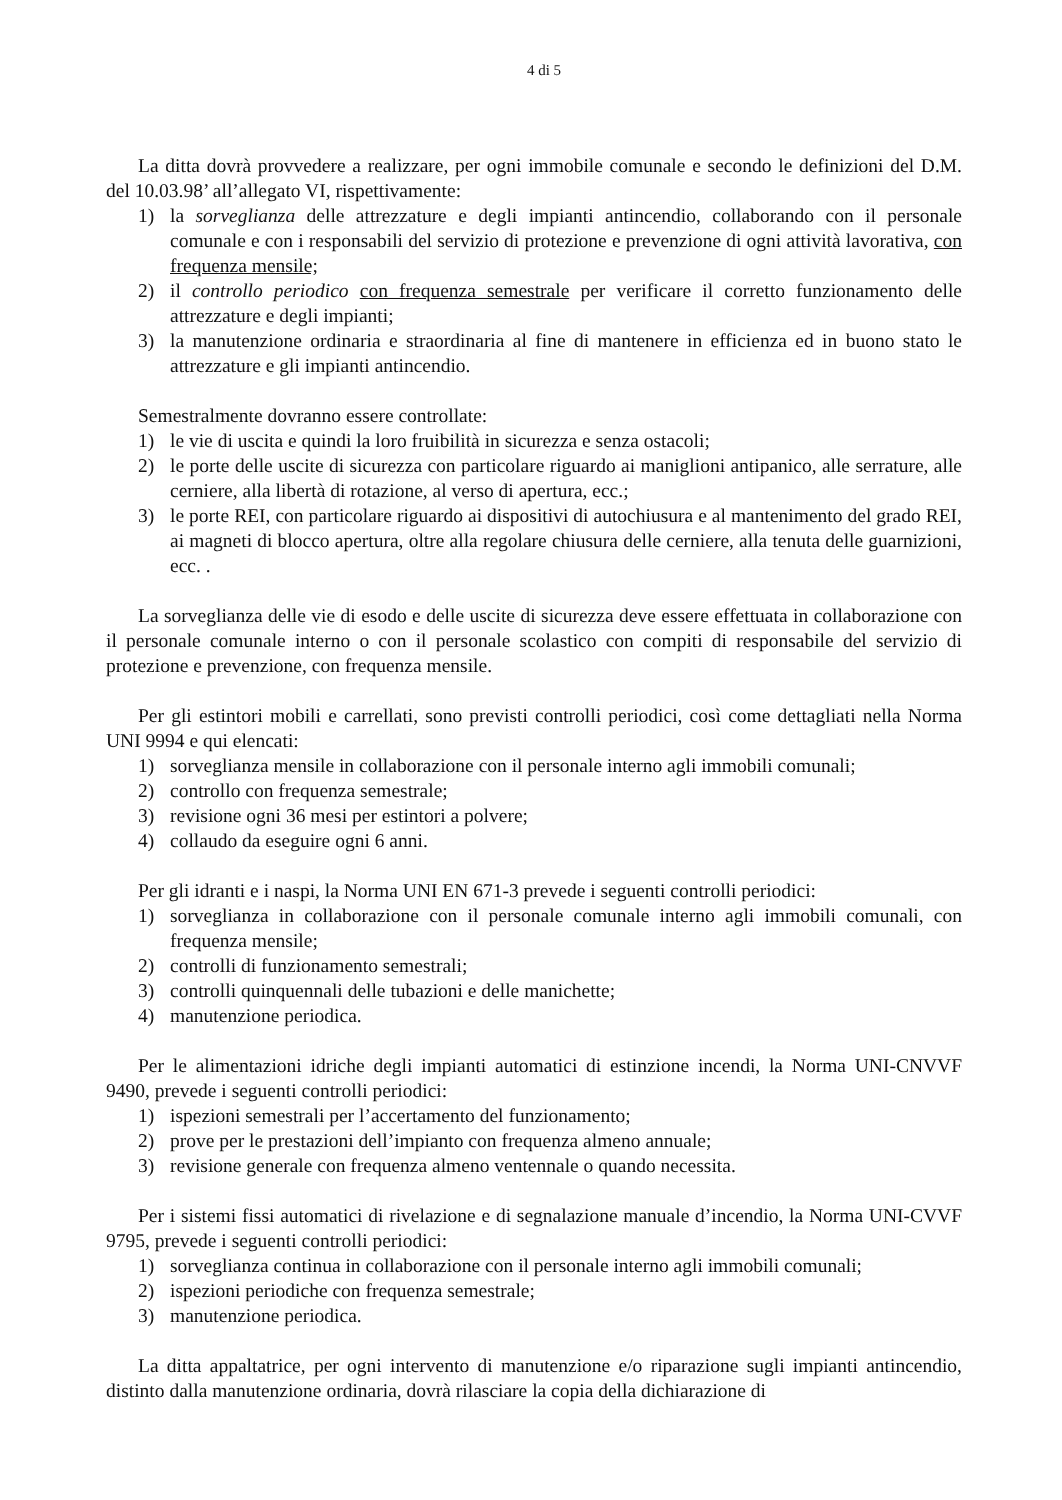4 di 5
La ditta dovrà provvedere a realizzare, per ogni immobile comunale e secondo le definizioni del D.M. del 10.03.98’ all’allegato VI, rispettivamente:
1) la sorveglianza delle attrezzature e degli impianti antincendio, collaborando con il personale comunale e con i responsabili del servizio di protezione e prevenzione di ogni attività lavorativa, con frequenza mensile;
2) il controllo periodico con frequenza semestrale per verificare il corretto funzionamento delle attrezzature e degli impianti;
3) la manutenzione ordinaria e straordinaria al fine di mantenere in efficienza ed in buono stato le attrezzature e gli impianti antincendio.
Semestralmente dovranno essere controllate:
1) le vie di uscita e quindi la loro fruibilità in sicurezza e senza ostacoli;
2) le porte delle uscite di sicurezza con particolare riguardo ai maniglioni antipanico, alle serrature, alle cerniere, alla libertà di rotazione, al verso di apertura, ecc.;
3) le porte REI, con particolare riguardo ai dispositivi di autochiusura e al mantenimento del grado REI, ai magneti di blocco apertura, oltre alla regolare chiusura delle cerniere, alla tenuta delle guarnizioni, ecc. .
La sorveglianza delle vie di esodo e delle uscite di sicurezza deve essere effettuata in collaborazione con il personale comunale interno o con il personale scolastico con compiti di responsabile del servizio di protezione e prevenzione, con frequenza mensile.
Per gli estintori mobili e carrellati, sono previsti controlli periodici, così come dettagliati nella Norma UNI 9994 e qui elencati:
1) sorveglianza mensile in collaborazione con il personale interno agli immobili comunali;
2) controllo con frequenza semestrale;
3) revisione ogni 36 mesi per estintori a polvere;
4) collaudo da eseguire ogni 6 anni.
Per gli idranti e i naspi, la Norma UNI EN 671-3 prevede i seguenti controlli periodici:
1) sorveglianza in collaborazione con il personale comunale interno agli immobili comunali, con frequenza mensile;
2) controlli di funzionamento semestrali;
3) controlli quinquennali delle tubazioni e delle manichette;
4) manutenzione periodica.
Per le alimentazioni idriche degli impianti automatici di estinzione incendi, la Norma UNI-CNVVF 9490, prevede i seguenti controlli periodici:
1) ispezioni semestrali per l’accertamento del funzionamento;
2) prove per le prestazioni dell’impianto con frequenza almeno annuale;
3) revisione generale con frequenza almeno ventennale o quando necessita.
Per i sistemi fissi automatici di rivelazione e di segnalazione manuale d’incendio, la Norma UNI-CVVF 9795, prevede i seguenti controlli periodici:
1) sorveglianza continua in collaborazione con il personale interno agli immobili comunali;
2) ispezioni periodiche con frequenza semestrale;
3) manutenzione periodica.
La ditta appaltatrice, per ogni intervento di manutenzione e/o riparazione sugli impianti antincendio, distinto dalla manutenzione ordinaria, dovrà rilasciare la copia della dichiarazione di